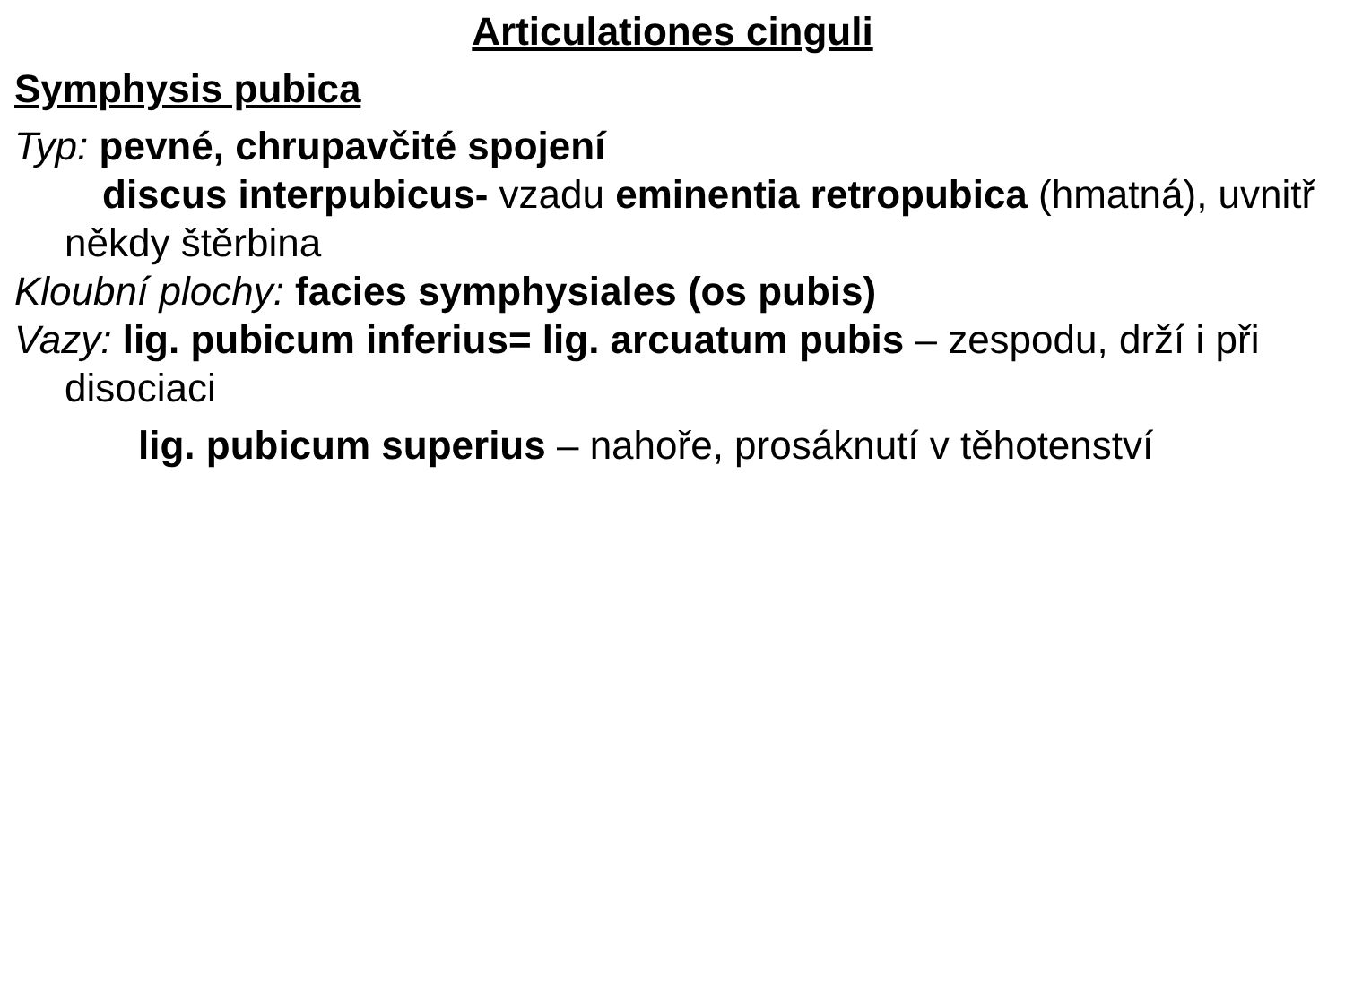Articulationes cinguli
Symphysis pubica
Typ: pevné, chrupavčité spojení
discus interpubicus- vzadu eminentia retropubica (hmatná), uvnitř někdy štěrbina
Kloubní plochy: facies symphysiales (os pubis)
Vazy: lig. pubicum inferius= lig. arcuatum pubis – zespodu, drží i při disociaci
lig. pubicum superius – nahoře, prosáknutí v těhotenství